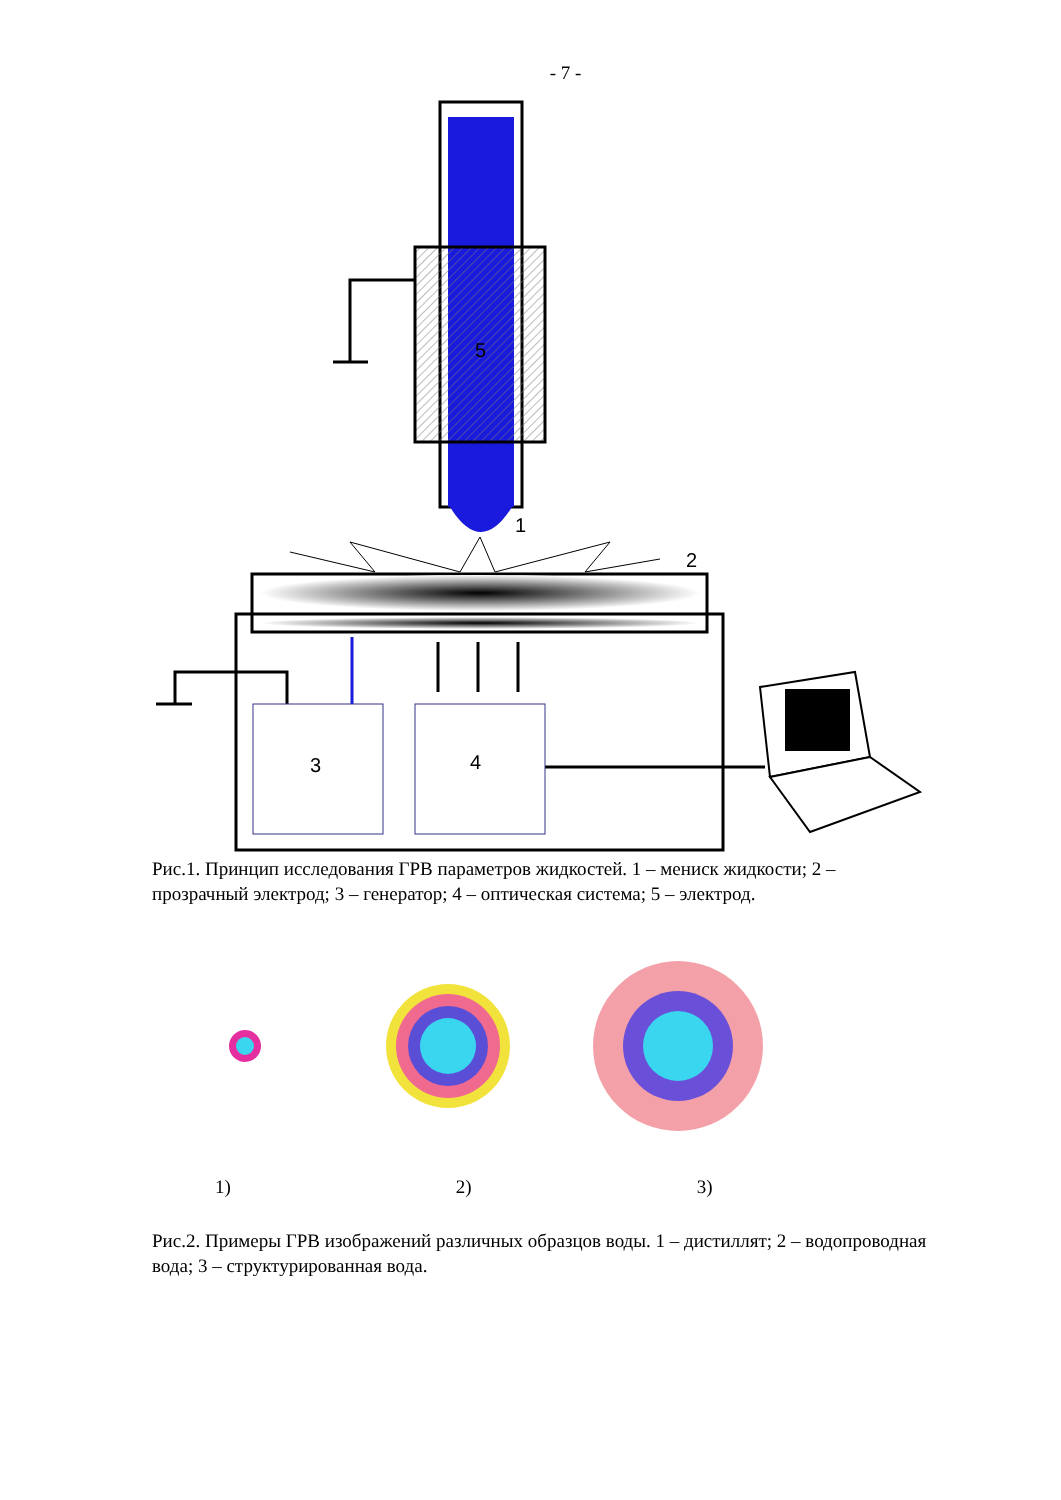- 7 -
5
1
2
3
4
Рис.1. Принцип исследования ГРВ параметров жидкостей. 1 – мениск жидкости; 2 – прозрачный электрод; 3 – генератор; 4 – оптическая система; 5 – электрод.
1) 2) 3)
Рис.2. Примеры ГРВ изображений различных образцов воды. 1 – дистиллят; 2 – водопроводная вода; 3 – структурированная вода.